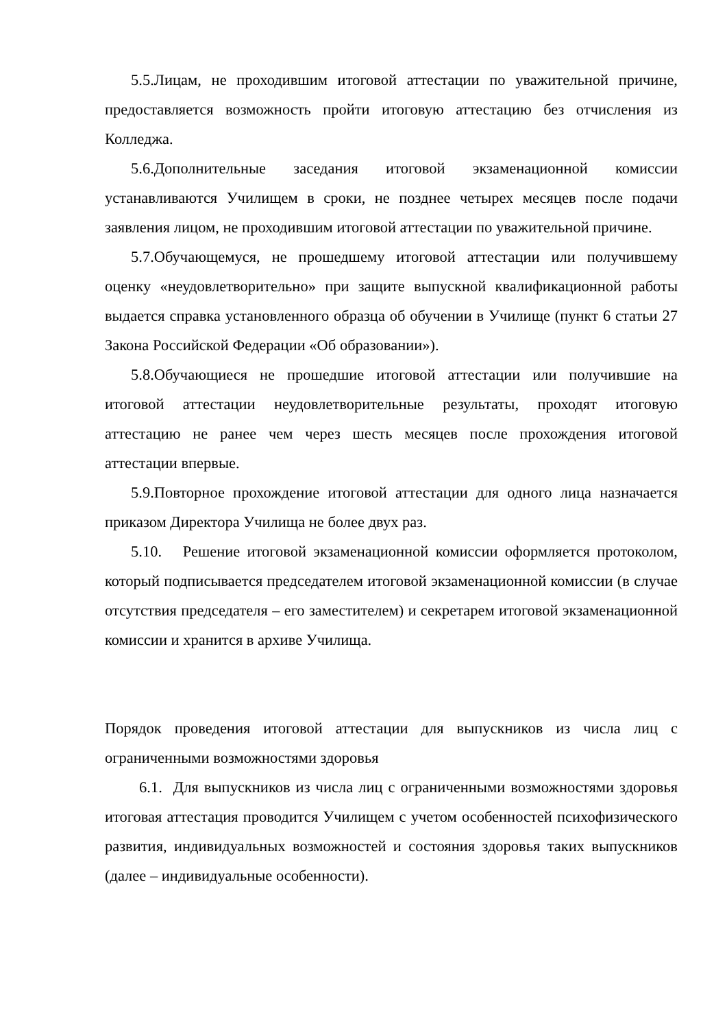5.5.Лицам, не проходившим итоговой аттестации по уважительной причине, предоставляется возможность пройти итоговую аттестацию без отчисления из Колледжа.
5.6.Дополнительные заседания итоговой экзаменационной комиссии устанавливаются Училищем в сроки, не позднее четырех месяцев после подачи заявления лицом, не проходившим итоговой аттестации по уважительной причине.
5.7.Обучающемуся, не прошедшему итоговой аттестации или получившему оценку «неудовлетворительно» при защите выпускной квалификационной работы выдается справка установленного образца об обучении в Училище (пункт 6 статьи 27 Закона Российской Федерации «Об образовании»).
5.8.Обучающиеся не прошедшие итоговой аттестации или получившие на итоговой аттестации неудовлетворительные результаты, проходят итоговую аттестацию не ранее чем через шесть месяцев после прохождения итоговой аттестации впервые.
5.9.Повторное прохождение итоговой аттестации для одного лица назначается приказом Директора Училища не более двух раз.
5.10. Решение итоговой экзаменационной комиссии оформляется протоколом, который подписывается председателем итоговой экзаменационной комиссии (в случае отсутствия председателя – его заместителем) и секретарем итоговой экзаменационной комиссии и хранится в архиве Училища.
Порядок проведения итоговой аттестации для выпускников из числа лиц с ограниченными возможностями здоровья
6.1. Для выпускников из числа лиц с ограниченными возможностями здоровья итоговая аттестация проводится Училищем с учетом особенностей психофизического развития, индивидуальных возможностей и состояния здоровья таких выпускников (далее – индивидуальные особенности).